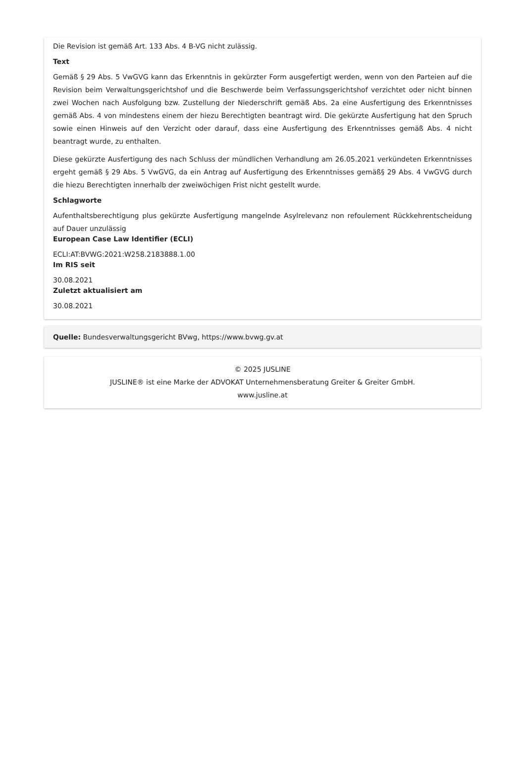Die Revision ist gemäß Art. 133 Abs. 4 B-VG nicht zulässig.
Text
Gemäß § 29 Abs. 5 VwGVG kann das Erkenntnis in gekürzter Form ausgefertigt werden, wenn von den Parteien auf die Revision beim Verwaltungsgerichtshof und die Beschwerde beim Verfassungsgerichtshof verzichtet oder nicht binnen zwei Wochen nach Ausfolgung bzw. Zustellung der Niederschrift gemäß Abs. 2a eine Ausfertigung des Erkenntnisses gemäß Abs. 4 von mindestens einem der hiezu Berechtigten beantragt wird. Die gekürzte Ausfertigung hat den Spruch sowie einen Hinweis auf den Verzicht oder darauf, dass eine Ausfertigung des Erkenntnisses gemäß Abs. 4 nicht beantragt wurde, zu enthalten.
Diese gekürzte Ausfertigung des nach Schluss der mündlichen Verhandlung am 26.05.2021 verkündeten Erkenntnisses ergeht gemäß § 29 Abs. 5 VwGVG, da ein Antrag auf Ausfertigung des Erkenntnisses gemäß§ 29 Abs. 4 VwGVG durch die hiezu Berechtigten innerhalb der zweiwöchigen Frist nicht gestellt wurde.
Schlagworte
Aufenthaltsberechtigung plus gekürzte Ausfertigung mangelnde Asylrelevanz non refoulement Rückkehrentscheidung auf Dauer unzulässig
European Case Law Identifier (ECLI)
ECLI:AT:BVWG:2021:W258.2183888.1.00
Im RIS seit
30.08.2021
Zuletzt aktualisiert am
30.08.2021
Quelle: Bundesverwaltungsgericht BVwg, https://www.bvwg.gv.at
© 2025 JUSLINE
JUSLINE® ist eine Marke der ADVOKAT Unternehmensberatung Greiter & Greiter GmbH.
www.jusline.at